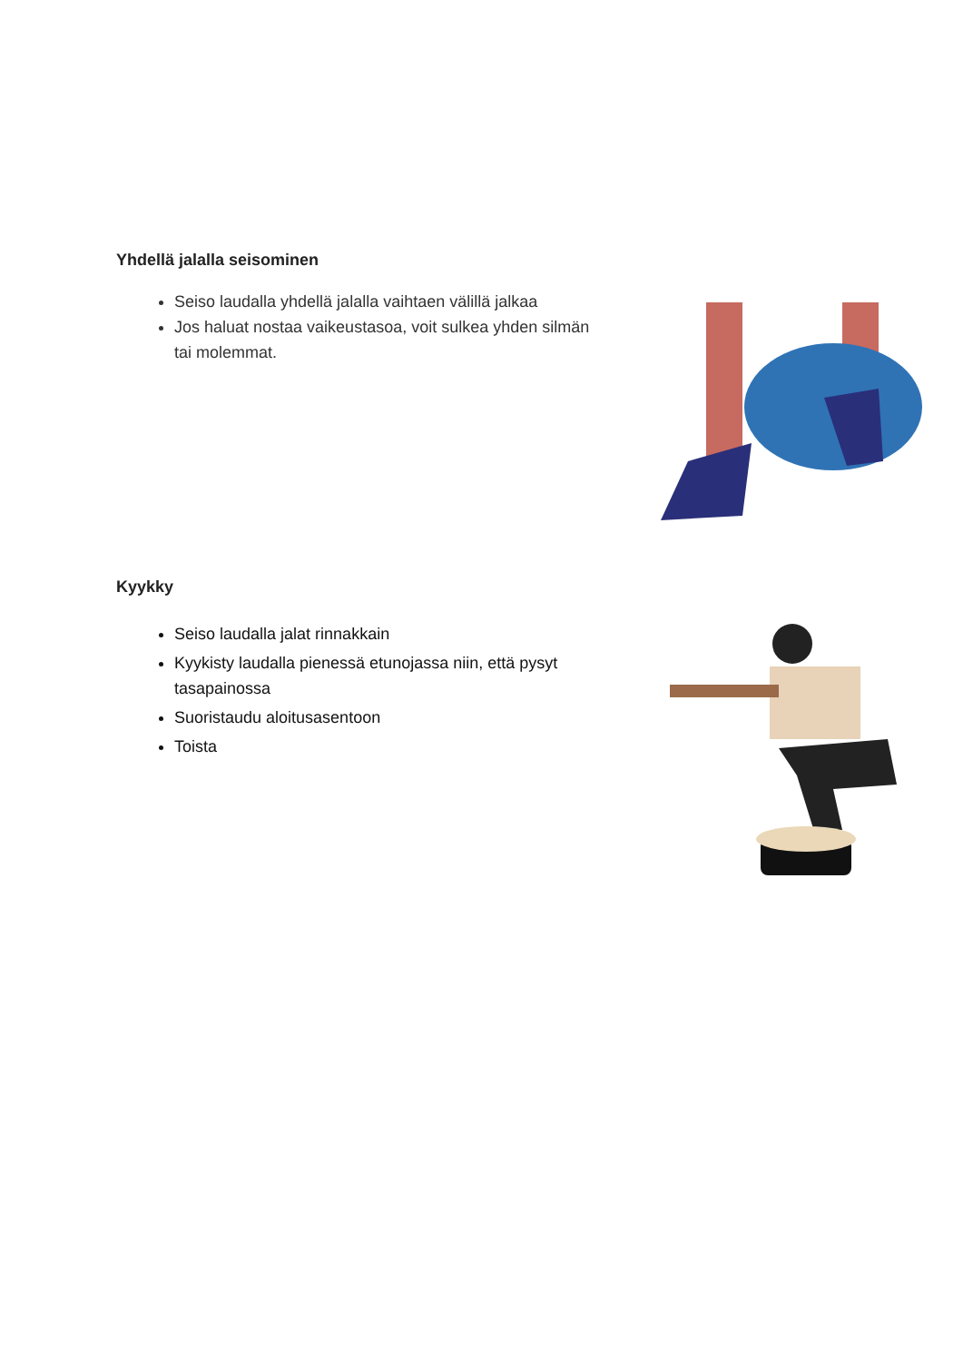Yhdellä jalalla seisominen
Seiso laudalla yhdellä jalalla vaihtaen välillä jalkaa
Jos haluat nostaa vaikeustasoa, voit sulkea yhden silmän tai molemmat.
Kyykky
Seiso laudalla jalat rinnakkain
Kyykisty laudalla pienessä etunojassa niin, että pysyt tasapainossa
Suoristaudu aloitusasentoon
Toista